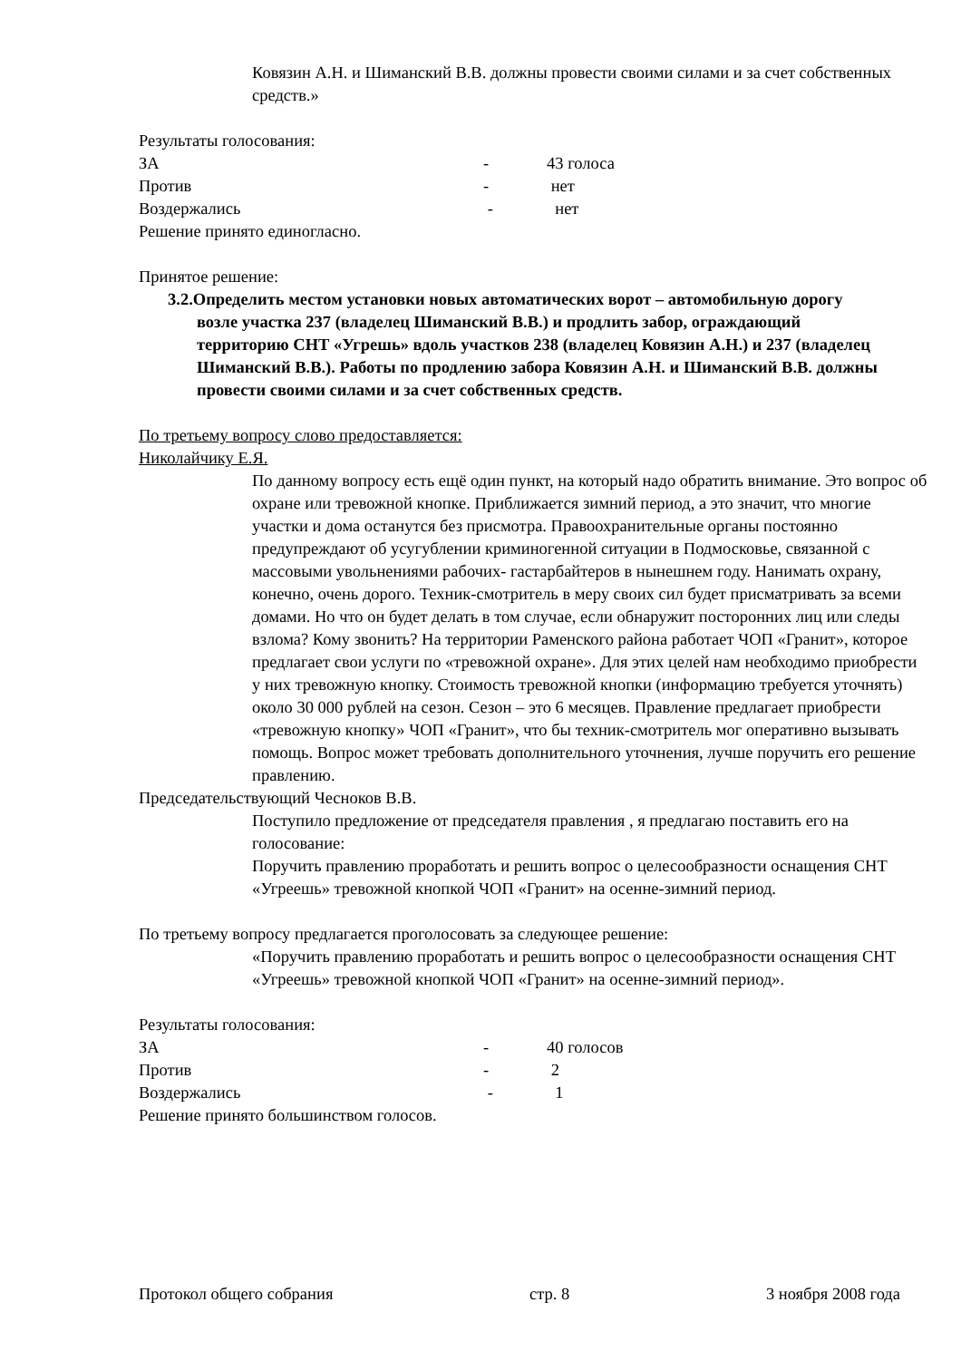Ковязин А.Н. и Шиманский В.В. должны провести своими силами и за счет собственных средств.»
Результаты голосования:
ЗА - 43 голоса
Против - нет
Воздержались - нет
Решение принято единогласно.
Принятое решение:
3.2.Определить местом установки новых автоматических ворот – автомобильную дорогу возле участка 237 (владелец Шиманский В.В.) и продлить забор, ограждающий территорию СНТ «Угрешь» вдоль участков 238 (владелец Ковязин А.Н.) и 237 (владелец Шиманский В.В.). Работы по продлению забора Ковязин А.Н. и Шиманский В.В. должны провести своими силами и за счет собственных средств.
По третьему вопросу слово предоставляется:
Николайчику Е.Я.
По данному вопросу есть ещё один пункт, на который надо обратить внимание. Это вопрос об охране или тревожной кнопке. Приближается зимний период, а это значит, что многие участки и дома останутся без присмотра. Правоохранительные органы постоянно предупреждают об усугублении криминогенной ситуации в Подмосковье, связанной с массовыми увольнениями рабочих- гастарбайтеров в нынешнем году. Нанимать охрану, конечно, очень дорого. Техник-смотритель в меру своих сил будет присматривать за всеми домами. Но что он будет делать в том случае, если обнаружит посторонних лиц или следы взлома? Кому звонить? На территории Раменского района работает ЧОП «Гранит», которое предлагает свои услуги по «тревожной охране». Для этих целей нам необходимо приобрести у них тревожную кнопку. Стоимость тревожной кнопки (информацию требуется уточнять) около 30 000 рублей на сезон. Сезон – это 6 месяцев. Правление предлагает приобрести «тревожную кнопку» ЧОП «Гранит», что бы техник-смотритель мог оперативно вызывать помощь. Вопрос может требовать дополнительного уточнения, лучше поручить его решение правлению.
Председательствующий Чесноков В.В.
Поступило предложение от председателя правления , я предлагаю поставить его на голосование:
Поручить правлению проработать и решить вопрос о целесообразности оснащения СНТ «Угреешь» тревожной кнопкой ЧОП «Гранит» на осенне-зимний период.
По третьему вопросу предлагается проголосовать за следующее решение:
«Поручить правлению проработать и решить вопрос о целесообразности оснащения СНТ «Угреешь» тревожной кнопкой ЧОП «Гранит» на осенне-зимний период».
Результаты голосования:
ЗА - 40 голосов
Против - 2
Воздержались - 1
Решение принято большинством голосов.
Протокол общего собрания стр. 8 3 ноября 2008 года